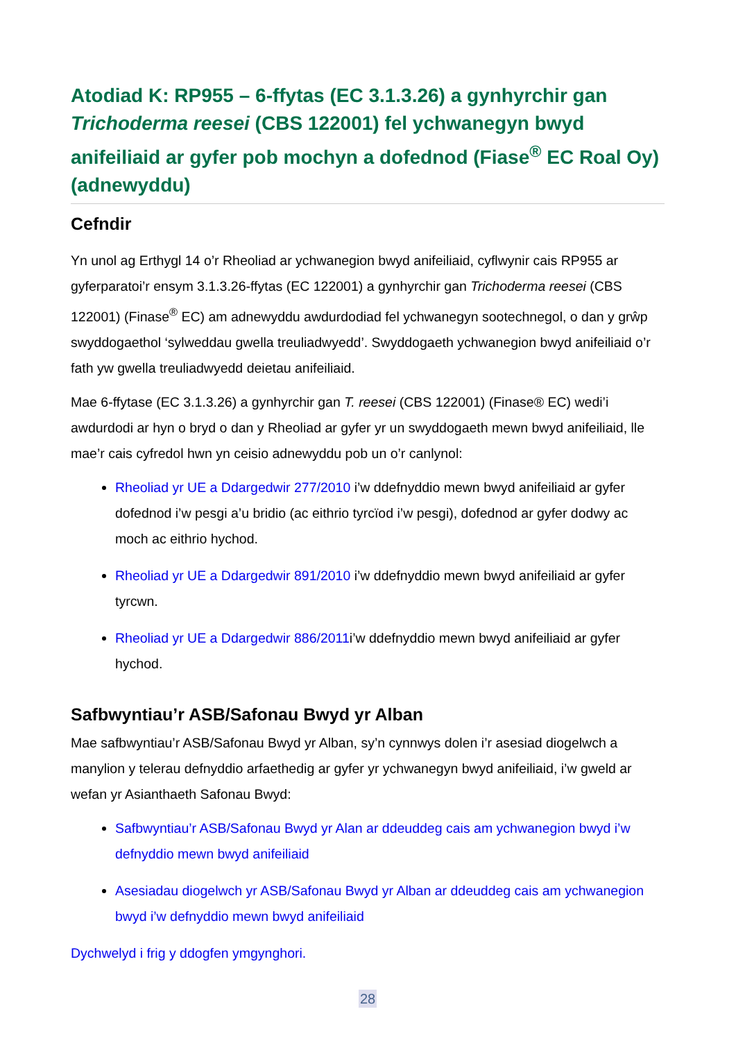Atodiad K: RP955 – 6-ffytas (EC 3.1.3.26) a gynhyrchir gan Trichoderma reesei (CBS 122001) fel ychwanegyn bwyd anifeiliaid ar gyfer pob mochyn a dofednod (Fiase<sup>®</sup> EC Roal Oy) (adnewyddu)
Cefndir
Yn unol ag Erthygl 14 o’r Rheoliad ar ychwanegion bwyd anifeiliaid, cyflwynir cais RP955 ar gyferparatoi’r ensym 3.1.3.26-ffytas (EC 122001) a gynhyrchir gan Trichoderma reesei (CBS 122001) (Finase<sup>®</sup> EC) am adnewyddu awdurdodiad fel ychwanegyn sootechnegol, o dan y grŵp swyddogaethol ‘sylweddau gwella treuliadwyedd’. Swyddogaeth ychwanegion bwyd anifeiliaid o’r fath yw gwella treuliadwyedd deietau anifeiliaid.
Mae 6-ffytase (EC 3.1.3.26) a gynhyrchir gan T. reesei (CBS 122001) (Finase® EC) wedi’i awdurdodi ar hyn o bryd o dan y Rheoliad ar gyfer yr un swyddogaeth mewn bwyd anifeiliaid, lle mae’r cais cyfredol hwn yn ceisio adnewyddu pob un o’r canlynol:
Rheoliad yr UE a Ddargedwir 277/2010 i’w ddefnyddio mewn bwyd anifeiliaid ar gyfer dofednod i’w pesgi a’u bridio (ac eithrio tyrcïod i’w pesgi), dofednod ar gyfer dodwy ac moch ac eithrio hychod.
Rheoliad yr UE a Ddargedwir 891/2010 i’w ddefnyddio mewn bwyd anifeiliaid ar gyfer tyrcwn.
Rheoliad yr UE a Ddargedwir 886/2011i’w ddefnyddio mewn bwyd anifeiliaid ar gyfer hychod.
Safbwyntiau’r ASB/Safonau Bwyd yr Alban
Mae safbwyntiau’r ASB/Safonau Bwyd yr Alban, sy’n cynnwys dolen i’r asesiad diogelwch a manylion y telerau defnyddio arfaethedig ar gyfer yr ychwanegyn bwyd anifeiliaid, i’w gweld ar wefan yr Asianthaeth Safonau Bwyd:
Safbwyntiau’r ASB/Safonau Bwyd yr Alan ar ddeuddeg cais am ychwanegion bwyd i’w defnyddio mewn bwyd anifeiliaid
Asesiadau diogelwch yr ASB/Safonau Bwyd yr Alban ar ddeuddeg cais am ychwanegion bwyd i’w defnyddio mewn bwyd anifeiliaid
Dychwelyd i frig y ddogfen ymgynghori.
28